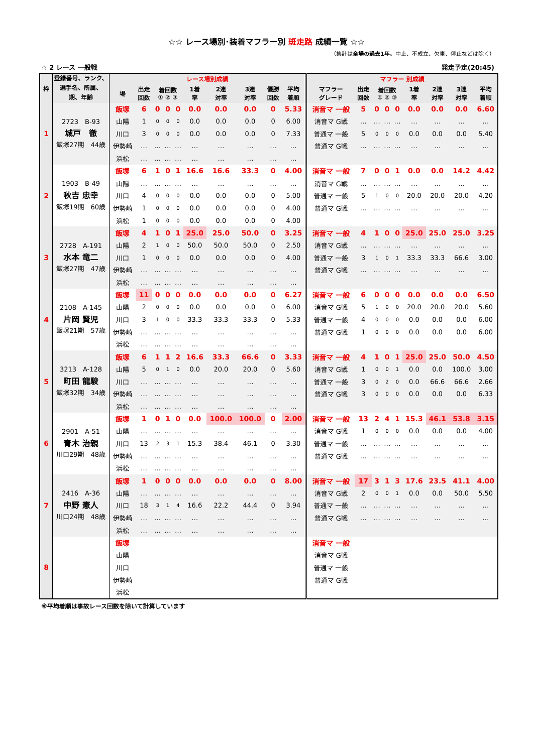☆☆ レース場別･装着マフラー別 斑走路 成績一覧 ☆☆
（集計は全場の過去1年。中止、不成立、欠車、停止などは除く）
☆ 2 レース 一般戦 発走予定(20:45)
| 枠 | 登録番号、ランク、 選手名、所属、 期、年齢 | レース場別成績 | | | | | | | | | | マフラー 別成績 | | | | | | | | |
| --- | --- | --- | --- | --- | --- | --- | --- | --- | --- | --- | --- | --- | --- | --- | --- | --- | --- | --- | --- | --- |
| | | 場 | 出走 回数 | 着回数 ① ② ③ | | | 1着 率 | 2連 対率 | 3連 対率 | 優勝 回数 | 平均 着順 | マフラー グレード | 出走 回数 | 着回数 ① ② ③ | | | 1着 率 | 2連 対率 | 3連 対率 | 平均 着順 |
| 1 | 2723 B-93 城戸 徹 飯塚27期 44歳 | 飯塚 | 6 | 0 | 0 | 0 | 0.0 | 0.0 | 0.0 | 0 | 5.33 | 消音マ 一般 | 5 | 0 | 0 | 0 | 0.0 | 0.0 | 0.0 | 6.60 |
| | | 山陽 | 1 | 0 | 0 | 0 | 0.0 | 0.0 | 0.0 | 0 | 6.00 | 消音マ G戦 | … | … | … | … | … | … | … | … |
| | | 川口 | 3 | 0 | 0 | 0 | 0.0 | 0.0 | 0.0 | 0 | 7.33 | 普通マ 一般 | 5 | 0 | 0 | 0 | 0.0 | 0.0 | 0.0 | 5.40 |
| | | 伊勢崎 | … | … | … | … | … | … | … | … | … | 普通マ G戦 | … | … | … | … | … | … | … | … |
| | | 浜松 | … | … | … | … | … | … | … | … | … | | | | | | | | | |
| 2 | 1903 B-49 秋吉 忠幸 飯塚19期 60歳 | 飯塚 | 6 | 1 | 0 | 1 | 16.6 | 16.6 | 33.3 | 0 | 4.00 | 消音マ 一般 | 7 | 0 | 0 | 1 | 0.0 | 0.0 | 14.2 | 4.42 |
| | | 山陽 | … | … | … | … | … | … | … | … | … | 消音マ G戦 | … | … | … | … | … | … | … | … |
| | | 川口 | 4 | 0 | 0 | 0 | 0.0 | 0.0 | 0.0 | 0 | 5.00 | 普通マ 一般 | 5 | 1 | 0 | 0 | 20.0 | 20.0 | 20.0 | 4.20 |
| | | 伊勢崎 | 1 | 0 | 0 | 0 | 0.0 | 0.0 | 0.0 | 0 | 4.00 | 普通マ G戦 | … | … | … | … | … | … | … | … |
| | | 浜松 | 1 | 0 | 0 | 0 | 0.0 | 0.0 | 0.0 | 0 | 4.00 | | | | | | | | | |
| 3 | 2728 A-191 水本 竜二 飯塚27期 47歳 | 飯塚 | 4 | 1 | 0 | 1 | 25.0 | 25.0 | 50.0 | 0 | 3.25 | 消音マ 一般 | 4 | 1 | 0 | 0 | 25.0 | 25.0 | 25.0 | 3.25 |
| | | 山陽 | 2 | 1 | 0 | 0 | 50.0 | 50.0 | 50.0 | 0 | 2.50 | 消音マ G戦 | … | … | … | … | … | … | … | … |
| | | 川口 | 1 | 0 | 0 | 0 | 0.0 | 0.0 | 0.0 | 0 | 4.00 | 普通マ 一般 | 3 | 1 | 0 | 1 | 33.3 | 33.3 | 66.6 | 3.00 |
| | | 伊勢崎 | … | … | … | … | … | … | … | … | … | 普通マ G戦 | … | … | … | … | … | … | … | … |
| | | 浜松 | … | … | … | … | … | … | … | … | … | | | | | | | | | |
| 4 | 2108 A-145 片岡 賢児 飯塚21期 57歳 | 飯塚 | 11 | 0 | 0 | 0 | 0.0 | 0.0 | 0.0 | 0 | 6.27 | 消音マ 一般 | 6 | 0 | 0 | 0 | 0.0 | 0.0 | 0.0 | 6.50 |
| | | 山陽 | 2 | 0 | 0 | 0 | 0.0 | 0.0 | 0.0 | 0 | 6.00 | 消音マ G戦 | 5 | 1 | 0 | 0 | 20.0 | 20.0 | 20.0 | 5.60 |
| | | 川口 | 3 | 1 | 0 | 0 | 33.3 | 33.3 | 33.3 | 0 | 5.33 | 普通マ 一般 | 4 | 0 | 0 | 0 | 0.0 | 0.0 | 0.0 | 6.00 |
| | | 伊勢崎 | … | … | … | … | … | … | … | … | … | 普通マ G戦 | 1 | 0 | 0 | 0 | 0.0 | 0.0 | 0.0 | 6.00 |
| | | 浜松 | … | … | … | … | … | … | … | … | … | | | | | | | | | |
| 5 | 3213 A-128 町田 龍駿 飯塚32期 34歳 | 飯塚 | 6 | 1 | 1 | 2 | 16.6 | 33.3 | 66.6 | 0 | 3.33 | 消音マ 一般 | 4 | 1 | 0 | 1 | 25.0 | 25.0 | 50.0 | 4.50 |
| | | 山陽 | 5 | 0 | 1 | 0 | 0.0 | 20.0 | 20.0 | 0 | 5.60 | 消音マ G戦 | 1 | 0 | 0 | 1 | 0.0 | 0.0 | 100.0 | 3.00 |
| | | 川口 | … | … | … | … | … | … | … | … | … | 普通マ 一般 | 3 | 0 | 2 | 0 | 0.0 | 66.6 | 66.6 | 2.66 |
| | | 伊勢崎 | … | … | … | … | … | … | … | … | … | 普通マ G戦 | 3 | 0 | 0 | 0 | 0.0 | 0.0 | 0.0 | 6.33 |
| | | 浜松 | … | … | … | … | … | … | … | … | … | | | | | | | | | |
| 6 | 2901 A-51 青木 治親 川口29期 48歳 | 飯塚 | 1 | 0 | 1 | 0 | 0.0 | 100.0 | 100.0 | 0 | 2.00 | 消音マ 一般 | 13 | 2 | 4 | 1 | 15.3 | 46.1 | 53.8 | 3.15 |
| | | 山陽 | … | … | … | … | … | … | … | … | … | 消音マ G戦 | 1 | 0 | 0 | 0 | 0.0 | 0.0 | 0.0 | 4.00 |
| | | 川口 | 13 | 2 | 3 | 1 | 15.3 | 38.4 | 46.1 | 0 | 3.30 | 普通マ 一般 | … | … | … | … | … | … | … | … |
| | | 伊勢崎 | … | … | … | … | … | … | … | … | … | 普通マ G戦 | … | … | … | … | … | … | … | … |
| | | 浜松 | … | … | … | … | … | … | … | … | … | | | | | | | | | |
| 7 | 2416 A-36 中野 憲人 川口24期 48歳 | 飯塚 | 1 | 0 | 0 | 0 | 0.0 | 0.0 | 0.0 | 0 | 8.00 | 消音マ 一般 | 17 | 3 | 1 | 3 | 17.6 | 23.5 | 41.1 | 4.00 |
| | | 山陽 | … | … | … | … | … | … | … | … | … | 消音マ G戦 | 2 | 0 | 0 | 1 | 0.0 | 0.0 | 50.0 | 5.50 |
| | | 川口 | 18 | 3 | 1 | 4 | 16.6 | 22.2 | 44.4 | 0 | 3.94 | 普通マ 一般 | … | … | … | … | … | … | … | … |
| | | 伊勢崎 | … | … | … | … | … | … | … | … | … | 普通マ G戦 | … | … | … | … | … | … | … | … |
| | | 浜松 | … | … | … | … | … | … | … | … | … | | | | | | | | | |
| 8 | | 飯塚 | | | | | | | | | | 消音マ 一般 | | | | | | | | |
| | | 山陽 | | | | | | | | | | 消音マ G戦 | | | | | | | | |
| | | 川口 | | | | | | | | | | 普通マ 一般 | | | | | | | | |
| | | 伊勢崎 | | | | | | | | | | 普通マ G戦 | | | | | | | | |
| | | 浜松 | | | | | | | | | | | | | | | | | | |
※平均着順は事故レース回数を除いて計算しています